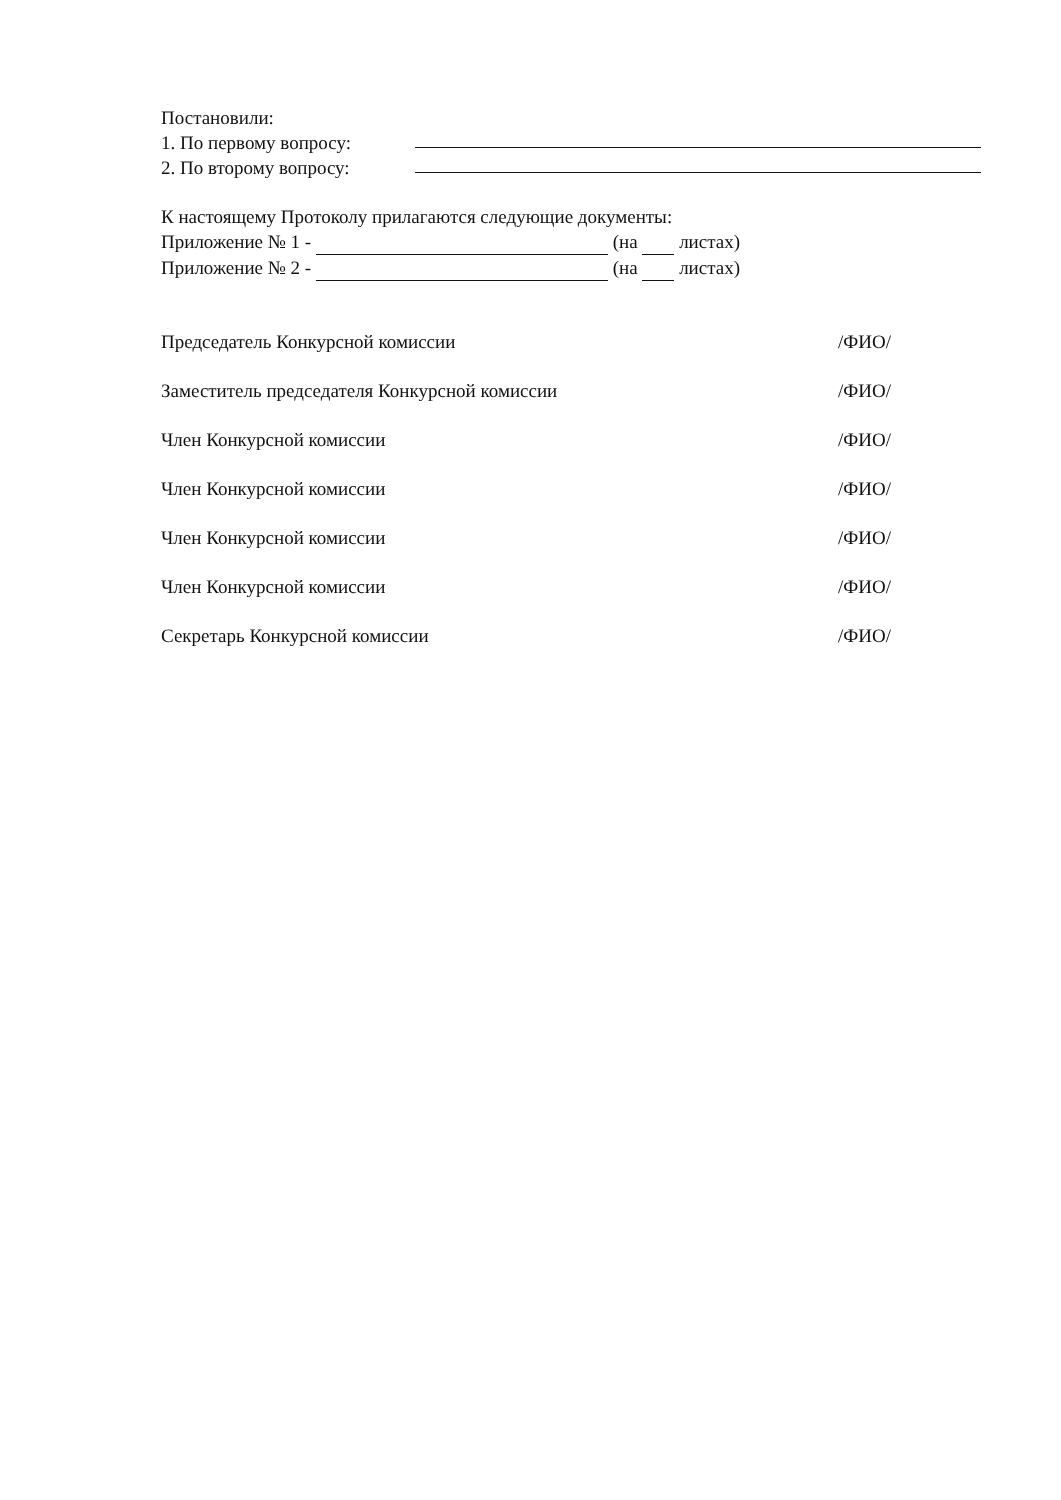Постановили:
1. По первому вопросу:
2. По второму вопросу:
К настоящему Протоколу прилагаются следующие документы:
Приложение № 1 - (на листах)
Приложение № 2 - (на листах)
Председатель Конкурсной комиссии /ФИО/
Заместитель председателя Конкурсной комиссии /ФИО/
Член Конкурсной комиссии /ФИО/
Член Конкурсной комиссии /ФИО/
Член Конкурсной комиссии /ФИО/
Член Конкурсной комиссии /ФИО/
Секретарь Конкурсной комиссии /ФИО/